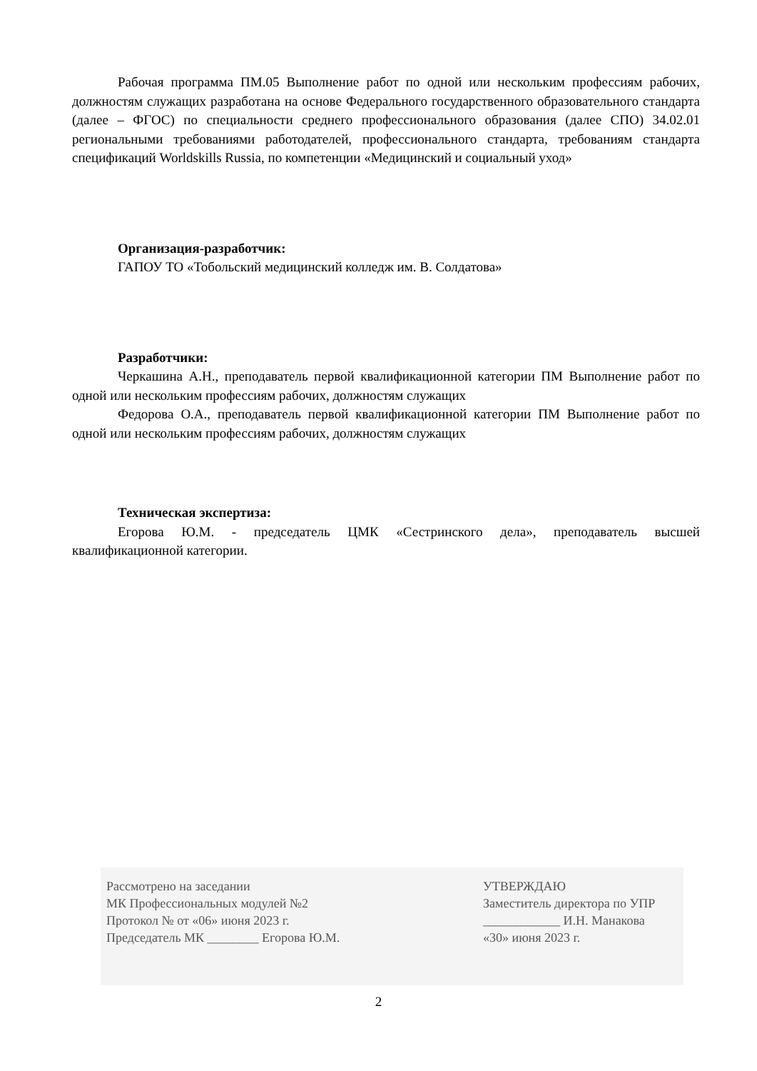Рабочая программа ПМ.05 Выполнение работ по одной или нескольким профессиям рабочих, должностям служащих разработана на основе Федерального государственного образовательного стандарта (далее – ФГОС) по специальности среднего профессионального образования (далее СПО) 34.02.01 региональными требованиями работодателей, профессионального стандарта, требованиям стандарта спецификаций Worldskills Russia, по компетенции «Медицинский и социальный уход»
Организация-разработчик:
ГАПОУ ТО «Тобольский медицинский колледж им. В. Солдатова»
Разработчики:
Черкашина А.Н., преподаватель первой квалификационной категории ПМ Выполнение работ по одной или нескольким профессиям рабочих, должностям служащих
Федорова О.А., преподаватель первой квалификационной категории ПМ Выполнение работ по одной или нескольким профессиям рабочих, должностям служащих
Техническая экспертиза:
Егорова Ю.М. - председатель ЦМК «Сестринского дела», преподаватель высшей квалификационной категории.
Рассмотрено на заседании
МК Профессиональных модулей №2
Протокол № от «06» июня 2023 г.
Председатель МК ________ Егорова Ю.М.
УТВЕРЖДАЮ
Заместитель директора по УПР
____________ И.Н. Манакова
«30» июня 2023 г.
2